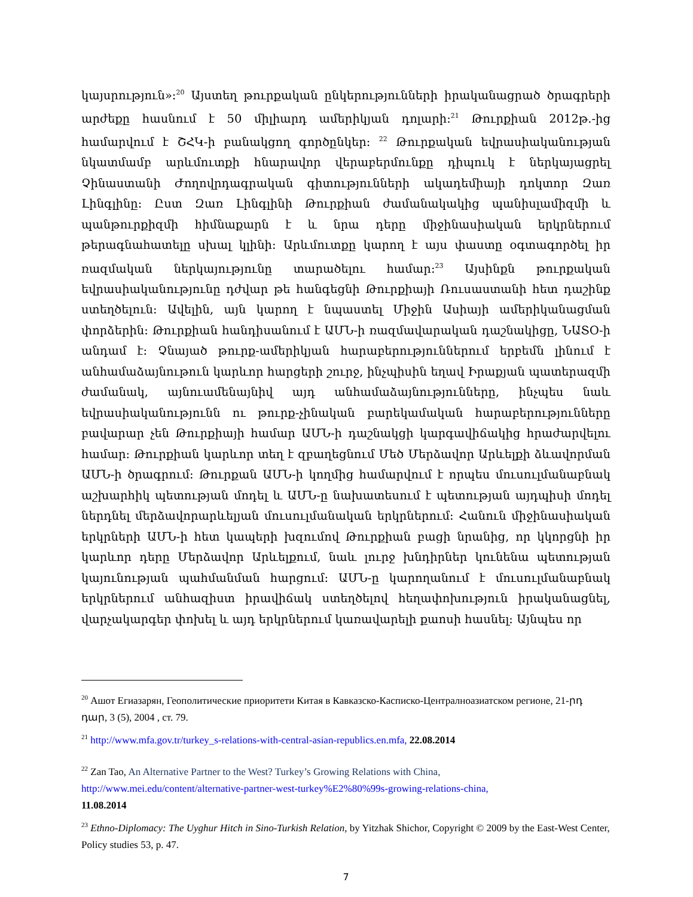կայսրություն»:<sup>20</sup> Այստեղ թուրքական ընկերությունների իրականացրած ծրագրերի արժեքը հասնում է 50 միլիարդ ամերիկյան դոլարի:<sup>21</sup> Թուրքիան 2012թ.-ից համարվում է ՇՀԿ-ի բանակցող գործընկեր: <sup>22</sup> Թուրքական եվրասիականության նկատմամբ արևմուտքի հնարավոր վերաբերմունքը դիպուկ է ներկայացրել Չինաստանի Ժողովրդագրական գիտությունների ակադեմիայի դոկտոր Զառ Լինգլինը: Ըստ Զառ Լինգլինի Թուրքիան ժամանակակից պանիսլամիզմի և պանթուրքիզմի հիմնաքարն է և նրա դերը միջինասիական երկրներում թերագնահատելը սխալ կլինի: Արևմուտքը կարող է այս փաստը օգտագործել իր ռազմական ներկայությունը տարածելու համար:<sup>23</sup> Այսինքն թուրքական եվրասիականությունը դժվար թե հանգեցնի Թուրքիայի Ռուսաստանի հետ դաշինք ստեղծելուն: Ավելին, այն կարող է նպաստել Միջին Ասիայի ամերիկանացման փորձերին: Թուրքիան հանդիսանում է ԱՄՆ-ի ռազմավարական դաշնակիցը, ՆԱՏՕ-ի անդամ է: Չնայած թուրք-ամերիկյան հարաբերություններում երբեմն լինում է անհամաձայնութուն կարևոր հարցերի շուրջ, ինչպիսին եղավ Իրաքյան պատերազմի ժամանակ, այնուամենայնիվ այդ անհամաձայնությունները, ինչպես նաև եվրասիականությունն ու թուրք-չինական բարեկամական հարաբերությունները բավարար չեն Թուրքիայի համար ԱՄՆ-ի դաշնակցի կարգավիճակից հրաժարվելու համար: Թուրքիան կարևոր տեղ է զբաղեցնում Մեծ Մերձավոր Արևելքի ձևավորման ԱՄՆ-ի ծրագրում: Թուրքան ԱՄՆ-ի կողմից համարվում է որպես մուսուլմանաբնակ աշխարհիկ պետության մոդել և ԱՄՆ-ը նախատեսում է պետության այդպիսի մոդել ներդնել մերձավորարևելյան մուսուլմանական երկրներում: Հանուն միջինասիական երկրների ԱՄՆ-ի հետ կապերի խզումով Թուրքիան բացի նրանից, որ կկորցնի իր կարևոր դերը Մերձավոր Արևելքում, նաև լուրջ խնդիրներ կունենա պետության կայունության պահմանման հարցում: ԱՄՆ-ը կարողանում է մուսուլմանաբնակ երկրներում անհազիստ իրավիճակ ստեղծելով հեղափոխություն իրականացնել, վարչակարգեր փոխել և այդ երկրներում կառավարելի քաոսի հասնել: Այնպես որ
<sup>20</sup> Ашот Егиазарян, Геополитические приоритети Китая в Кавказско-Касписко-Централноазиатском регионе, 21-րդ դար, 3 (5), 2004 , ст. 79.
<sup>21</sup> http://www.mfa.gov.tr/turkey_s-relations-with-central-asian-republics.en.mfa, 22.08.2014
<sup>22</sup> Zan Tao, An Alternative Partner to the West? Turkey’s Growing Relations with China,
http://www.mei.edu/content/alternative-partner-west-turkey%E2%80%99s-growing-relations-china,
11.08.2014
<sup>23</sup> Ethno-Diplomacy: The Uyghur Hitch in Sino-Turkish Relation, by Yitzhak Shichor, Copyright © 2009 by the East-West Center, Policy studies 53, p. 47.
7